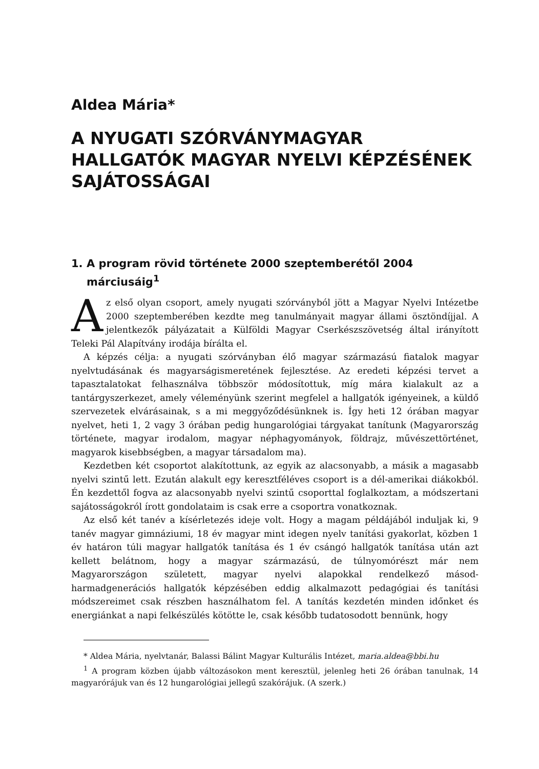Aldea Mária*
A NYUGATI SZÓRVÁNYMAGYAR HALLGATÓK MAGYAR NYELVI KÉPZÉSÉNEK SAJÁTOSSÁGAI
1. A program rövid története 2000 szeptemberétől 2004 márciusáig<sup>1</sup>
Az első olyan csoport, amely nyugati szórványból jött a Magyar Nyelvi Intézetbe 2000 szeptemberében kezdte meg tanulmányait magyar állami ösztöndíjjal. A jelentkezők pályázatait a Külföldi Magyar Cserkészszövetség által irányított Teleki Pál Alapítvány irodája bírálta el.
A képzés célja: a nyugati szórványban élő magyar származású fiatalok magyar nyelvtudásának és magyarságismeretének fejlesztése. Az eredeti képzési tervet a tapasztalatokat felhasználva többször módosítottuk, míg mára kialakult az a tantárgyszerkezet, amely véleményünk szerint megfelel a hallgatók igényeinek, a küldő szervezetek elvárásainak, s a mi meggyőződésünknek is. Így heti 12 órában magyar nyelvet, heti 1, 2 vagy 3 órában pedig hungarológiai tárgyakat tanítunk (Magyarország története, magyar irodalom, magyar néphagyományok, földrajz, művészettörténet, magyarok kisebbségben, a magyar társadalom ma).
Kezdetben két csoportot alakítottunk, az egyik az alacsonyabb, a másik a magasabb nyelvi szintű lett. Ezután alakult egy keresztféléves csoport is a dél-amerikai diákokból. Én kezdettől fogva az alacsonyabb nyelvi szintű csoporttal foglalkoztam, a módszertani sajátosságokról írott gondolataim is csak erre a csoportra vonatkoznak.
Az első két tanév a kísérletezés ideje volt. Hogy a magam példájából induljak ki, 9 tanév magyar gimnáziumi, 18 év magyar mint idegen nyelv tanítási gyakorlat, közben 1 év határon túli magyar hallgatók tanítása és 1 év csángó hallgatók tanítása után azt kellett belátnom, hogy a magyar származású, de túlnyomórészt már nem Magyarországon született, magyar nyelvi alapokkal rendelkező másod-harmadgenerációs hallgatók képzésében eddig alkalmazott pedagógiai és tanítási módszereimet csak részben használhatom fel. A tanítás kezdetén minden időnket és energiánkat a napi felkészülés kötötte le, csak később tudatosodott bennünk, hogy
* Aldea Mária, nyelvtanár, Balassi Bálint Magyar Kulturális Intézet, maria.aldea@bbi.hu
<sup>1</sup> A program közben újabb változásokon ment keresztül, jelenleg heti 26 órában tanulnak, 14 magyarórájuk van és 12 hungarológiai jellegű szakórájuk. (A szerk.)